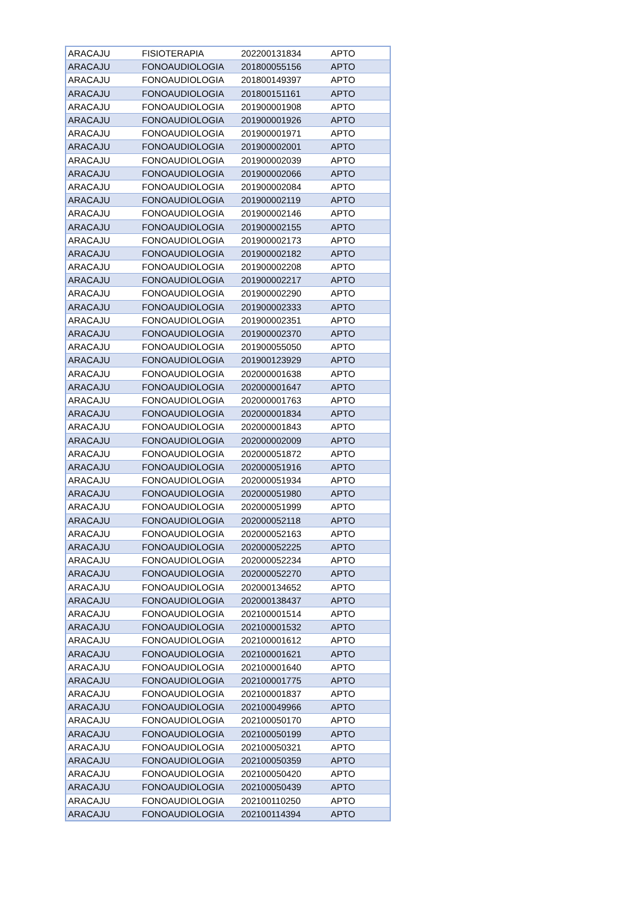| ARACAJU | FISIOTERAPIA | 202200131834 | APTO |
| ARACAJU | FONOAUDIOLOGIA | 201800055156 | APTO |
| ARACAJU | FONOAUDIOLOGIA | 201800149397 | APTO |
| ARACAJU | FONOAUDIOLOGIA | 201800151161 | APTO |
| ARACAJU | FONOAUDIOLOGIA | 201900001908 | APTO |
| ARACAJU | FONOAUDIOLOGIA | 201900001926 | APTO |
| ARACAJU | FONOAUDIOLOGIA | 201900001971 | APTO |
| ARACAJU | FONOAUDIOLOGIA | 201900002001 | APTO |
| ARACAJU | FONOAUDIOLOGIA | 201900002039 | APTO |
| ARACAJU | FONOAUDIOLOGIA | 201900002066 | APTO |
| ARACAJU | FONOAUDIOLOGIA | 201900002084 | APTO |
| ARACAJU | FONOAUDIOLOGIA | 201900002119 | APTO |
| ARACAJU | FONOAUDIOLOGIA | 201900002146 | APTO |
| ARACAJU | FONOAUDIOLOGIA | 201900002155 | APTO |
| ARACAJU | FONOAUDIOLOGIA | 201900002173 | APTO |
| ARACAJU | FONOAUDIOLOGIA | 201900002182 | APTO |
| ARACAJU | FONOAUDIOLOGIA | 201900002208 | APTO |
| ARACAJU | FONOAUDIOLOGIA | 201900002217 | APTO |
| ARACAJU | FONOAUDIOLOGIA | 201900002290 | APTO |
| ARACAJU | FONOAUDIOLOGIA | 201900002333 | APTO |
| ARACAJU | FONOAUDIOLOGIA | 201900002351 | APTO |
| ARACAJU | FONOAUDIOLOGIA | 201900002370 | APTO |
| ARACAJU | FONOAUDIOLOGIA | 201900055050 | APTO |
| ARACAJU | FONOAUDIOLOGIA | 201900123929 | APTO |
| ARACAJU | FONOAUDIOLOGIA | 202000001638 | APTO |
| ARACAJU | FONOAUDIOLOGIA | 202000001647 | APTO |
| ARACAJU | FONOAUDIOLOGIA | 202000001763 | APTO |
| ARACAJU | FONOAUDIOLOGIA | 202000001834 | APTO |
| ARACAJU | FONOAUDIOLOGIA | 202000001843 | APTO |
| ARACAJU | FONOAUDIOLOGIA | 202000002009 | APTO |
| ARACAJU | FONOAUDIOLOGIA | 202000051872 | APTO |
| ARACAJU | FONOAUDIOLOGIA | 202000051916 | APTO |
| ARACAJU | FONOAUDIOLOGIA | 202000051934 | APTO |
| ARACAJU | FONOAUDIOLOGIA | 202000051980 | APTO |
| ARACAJU | FONOAUDIOLOGIA | 202000051999 | APTO |
| ARACAJU | FONOAUDIOLOGIA | 202000052118 | APTO |
| ARACAJU | FONOAUDIOLOGIA | 202000052163 | APTO |
| ARACAJU | FONOAUDIOLOGIA | 202000052225 | APTO |
| ARACAJU | FONOAUDIOLOGIA | 202000052234 | APTO |
| ARACAJU | FONOAUDIOLOGIA | 202000052270 | APTO |
| ARACAJU | FONOAUDIOLOGIA | 202000134652 | APTO |
| ARACAJU | FONOAUDIOLOGIA | 202000138437 | APTO |
| ARACAJU | FONOAUDIOLOGIA | 202100001514 | APTO |
| ARACAJU | FONOAUDIOLOGIA | 202100001532 | APTO |
| ARACAJU | FONOAUDIOLOGIA | 202100001612 | APTO |
| ARACAJU | FONOAUDIOLOGIA | 202100001621 | APTO |
| ARACAJU | FONOAUDIOLOGIA | 202100001640 | APTO |
| ARACAJU | FONOAUDIOLOGIA | 202100001775 | APTO |
| ARACAJU | FONOAUDIOLOGIA | 202100001837 | APTO |
| ARACAJU | FONOAUDIOLOGIA | 202100049966 | APTO |
| ARACAJU | FONOAUDIOLOGIA | 202100050170 | APTO |
| ARACAJU | FONOAUDIOLOGIA | 202100050199 | APTO |
| ARACAJU | FONOAUDIOLOGIA | 202100050321 | APTO |
| ARACAJU | FONOAUDIOLOGIA | 202100050359 | APTO |
| ARACAJU | FONOAUDIOLOGIA | 202100050420 | APTO |
| ARACAJU | FONOAUDIOLOGIA | 202100050439 | APTO |
| ARACAJU | FONOAUDIOLOGIA | 202100110250 | APTO |
| ARACAJU | FONOAUDIOLOGIA | 202100114394 | APTO |